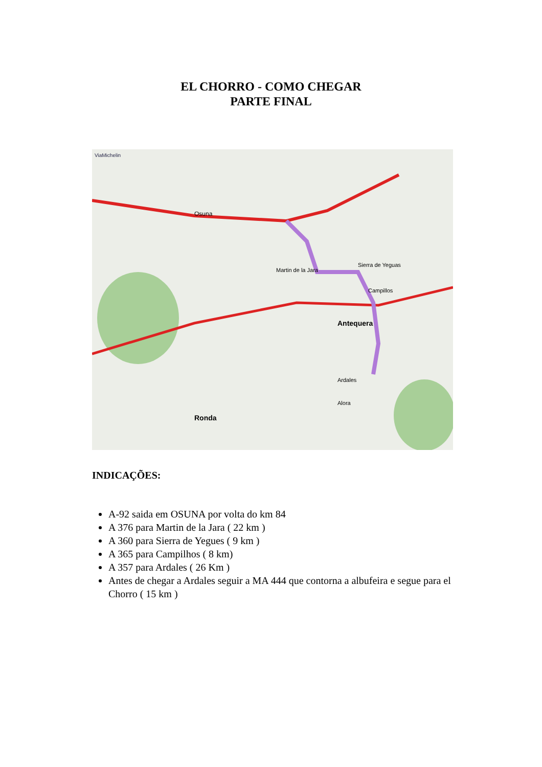EL CHORRO - COMO CHEGAR
PARTE FINAL
ViaMichelin
Osuna
Martin de la Jara
Sierra de Yeguas
Campillos
Ardales
Antequera
Ronda
Alora
INDICAÇÕES:
A-92 saida em OSUNA por volta do km 84
A 376 para Martin de la Jara ( 22 km )
A 360 para Sierra de Yegues ( 9 km )
A 365 para Campilhos ( 8 km)
A 357 para Ardales ( 26 Km )
Antes de chegar a Ardales seguir a MA 444 que contorna a albufeira e segue para el Chorro ( 15 km )